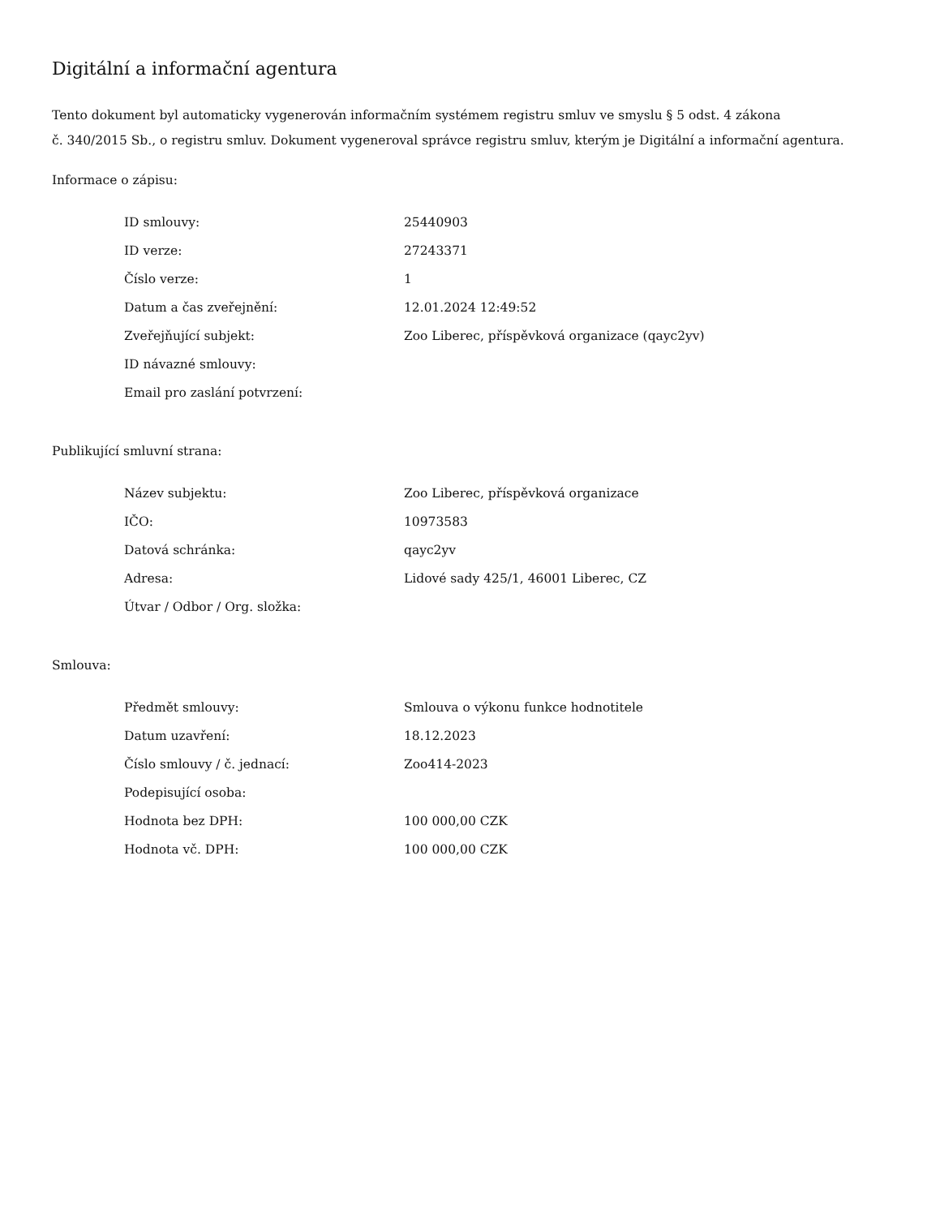Digitální a informační agentura
Tento dokument byl automaticky vygenerován informačním systémem registru smluv ve smyslu § 5 odst. 4 zákona
č. 340/2015 Sb., o registru smluv. Dokument vygeneroval správce registru smluv, kterým je Digitální a informační agentura.
Informace o zápisu:
| ID smlouvy: | 25440903 |
| ID verze: | 27243371 |
| Číslo verze: | 1 |
| Datum a čas zveřejnění: | 12.01.2024 12:49:52 |
| Zveřejňující subjekt: | Zoo Liberec, příspěvková organizace (qayc2yv) |
| ID návazné smlouvy: | |
| Email pro zaslání potvrzení: | |
Publikující smluvní strana:
| Název subjektu: | Zoo Liberec, příspěvková organizace |
| IČO: | 10973583 |
| Datová schránka: | qayc2yv |
| Adresa: | Lidové sady 425/1, 46001 Liberec, CZ |
| Útvar / Odbor / Org. složka: | |
Smlouva:
| Předmět smlouvy: | Smlouva o výkonu funkce hodnotitele |
| Datum uzavření: | 18.12.2023 |
| Číslo smlouvy / č. jednací: | Zoo414-2023 |
| Podepisující osoba: | |
| Hodnota bez DPH: | 100 000,00 CZK |
| Hodnota vč. DPH: | 100 000,00 CZK |